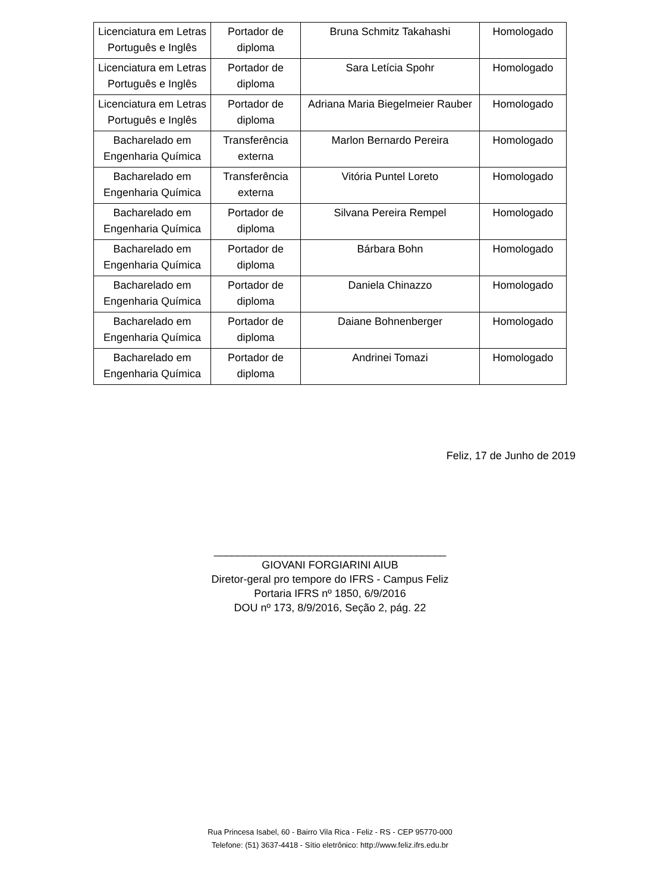| Licenciatura em Letras Português e Inglês | Portador de diploma | Bruna Schmitz Takahashi | Homologado |
| Licenciatura em Letras Português e Inglês | Portador de diploma | Sara Letícia Spohr | Homologado |
| Licenciatura em Letras Português e Inglês | Portador de diploma | Adriana Maria Biegelmeier Rauber | Homologado |
| Bacharelado em Engenharia Química | Transferência externa | Marlon Bernardo Pereira | Homologado |
| Bacharelado em Engenharia Química | Transferência externa | Vitória Puntel Loreto | Homologado |
| Bacharelado em Engenharia Química | Portador de diploma | Silvana Pereira Rempel | Homologado |
| Bacharelado em Engenharia Química | Portador de diploma | Bárbara Bohn | Homologado |
| Bacharelado em Engenharia Química | Portador de diploma | Daniela Chinazzo | Homologado |
| Bacharelado em Engenharia Química | Portador de diploma | Daiane Bohnenberger | Homologado |
| Bacharelado em Engenharia Química | Portador de diploma | Andrinei Tomazi | Homologado |
Feliz, 17 de Junho de 2019
_______________________________________
GIOVANI FORGIARINI AIUB
Diretor-geral pro tempore do IFRS - Campus Feliz
Portaria IFRS nº 1850, 6/9/2016
DOU nº 173, 8/9/2016, Seção 2, pág. 22
Rua Princesa Isabel, 60 - Bairro Vila Rica - Feliz - RS - CEP 95770-000
Telefone: (51) 3637-4418 - Sítio eletrônico: http://www.feliz.ifrs.edu.br